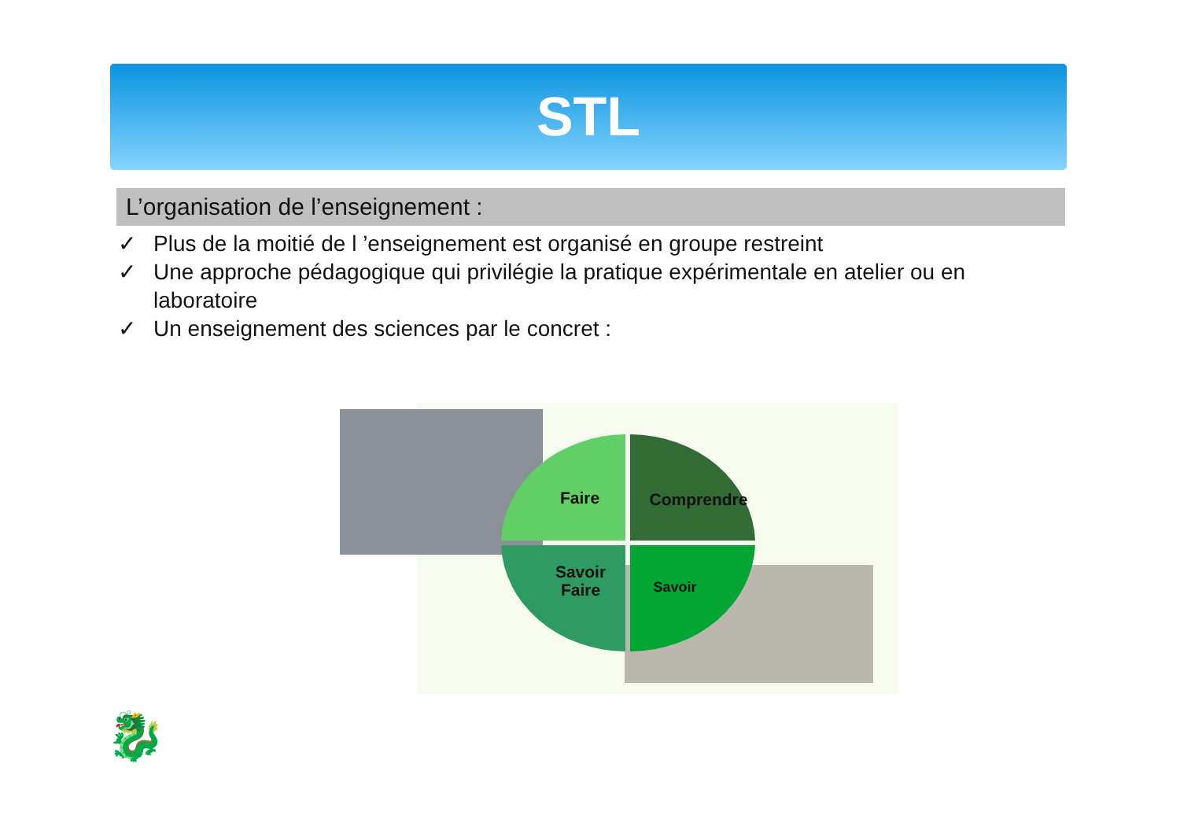STL
L’organisation de l’enseignement :
✓ Plus de la moitié de l ’enseignement est organisé en groupe restreint
✓ Une approche pédagogique qui privilégie la pratique expérimentale en atelier ou en laboratoire
✓ Un enseignement des sciences par le concret :
Faire
Comprendre
Savoir
Faire
Savoir
🐉